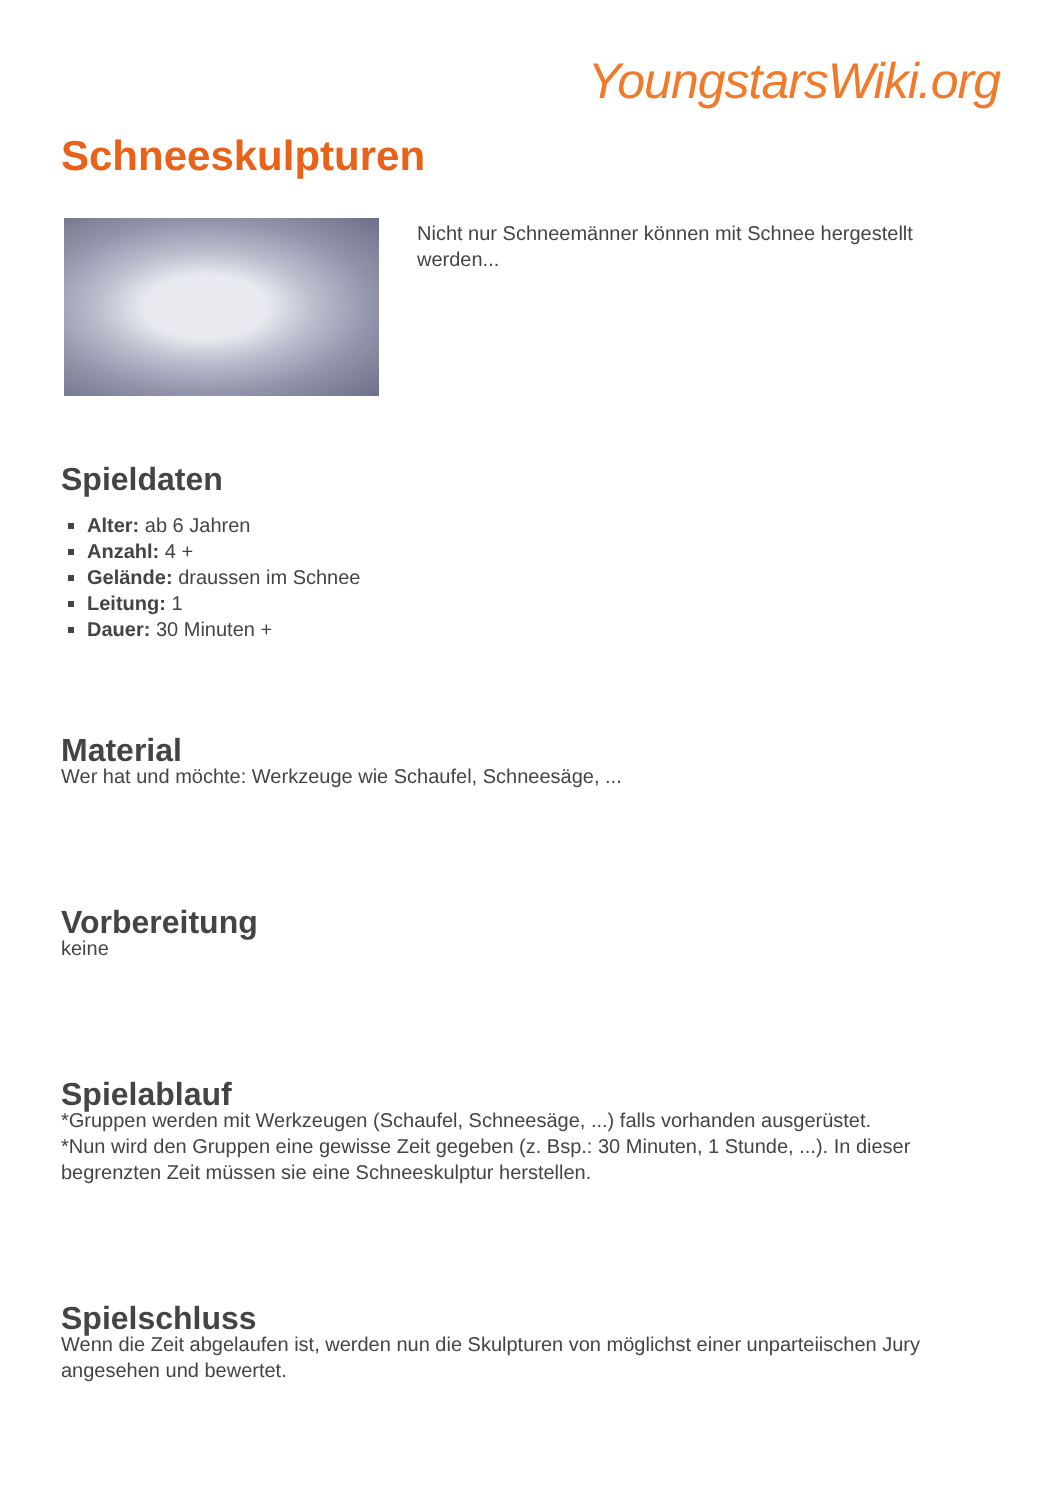YoungstarsWiki.org
Schneeskulpturen
Nicht nur Schneemänner können mit Schnee hergestellt werden...
Spieldaten
Alter: ab 6 Jahren
Anzahl: 4 +
Gelände: draussen im Schnee
Leitung: 1
Dauer: 30 Minuten +
Material
Wer hat und möchte: Werkzeuge wie Schaufel, Schneesäge, ...
Vorbereitung
keine
Spielablauf
*Gruppen werden mit Werkzeugen (Schaufel, Schneesäge, ...) falls vorhanden ausgerüstet.
*Nun wird den Gruppen eine gewisse Zeit gegeben (z. Bsp.: 30 Minuten, 1 Stunde, ...). In dieser begrenzten Zeit müssen sie eine Schneeskulptur herstellen.
Spielschluss
Wenn die Zeit abgelaufen ist, werden nun die Skulpturen von möglichst einer unparteiischen Jury angesehen und bewertet.